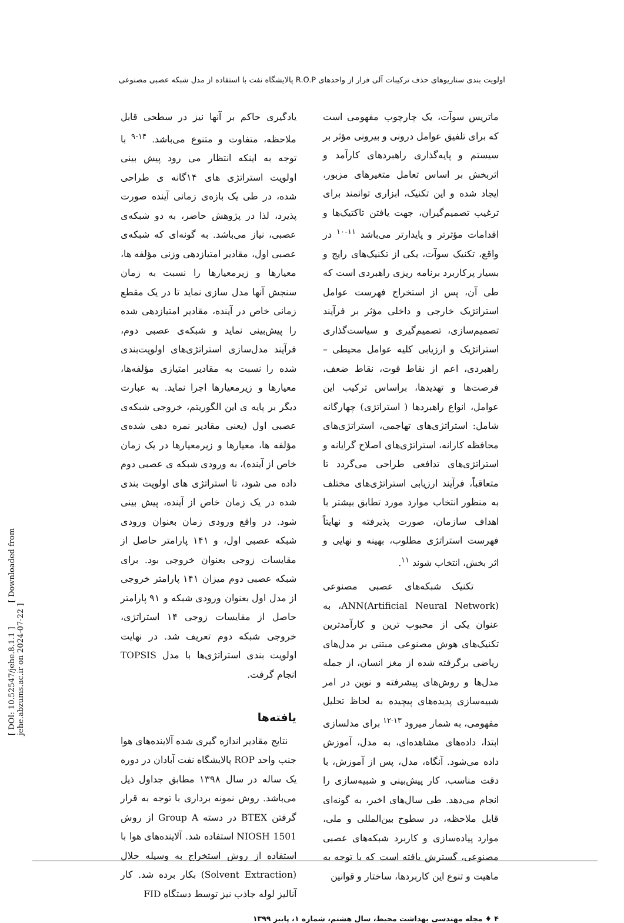اولویت بندی سناریوهای حذف ترکیبات آلی فرار از واحدهای R.O.P پالایشگاه نفت با استفاده از مدل شبکه عصبی مصنوعی
ماتریس سوآت، یک چارچوب مفهومی است که برای تلفیق عوامل درونی و بیرونی مؤثر بر سیستم و پایه‌گذاری راهبردهای کارآمد و اثربخش بر اساس تعامل متغیرهای مزبور، ایجاد شده و این تکنیک، ابزاری توانمند برای ترغیب تصمیم‌گیران، جهت یافتن تاکتیک‌ها و اقدامات مؤثرتر و پایدارتر می‌باشد <sup>۱۱-۱۰</sup> در واقع، تکنیک سوآت، یکی از تکنیک‌های رایج و بسیار پرکاربرد برنامه ریزی راهبردی است که طی آن، پس از استخراج فهرست عوامل استراتژیک خارجی و داخلی مؤثر بر فرآیند تصمیم‌سازی، تصمیم‌گیری و سیاست‌گذاری استراتژیک و ارزیابی کلیه عوامل محیطی – راهبردی، اعم از نقاط قوت، نقاط ضعف، فرصت‌ها و تهدیدها، براساس ترکیب این عوامل، انواع راهبردها ( استراتژی) چهارگانه شامل: استراتژی‌های تهاجمی، استراتژی‌های محافظه کارانه، استراتژی‌های اصلاح گرایانه و استراتژی‌های تدافعی طراحی می‌گردد تا متعاقباً، فرآیند ارزیابی استراتژی‌های مختلف به منظور انتخاب موارد مورد تطابق بیشتر با اهداف سازمان، صورت پذیرفته و نهایتاً فهرست استراتژی مطلوب، بهینه و نهایی و اثر بخش، انتخاب شوند <sup>۱۱</sup>.
تکنیک شبکه‌های عصبی مصنوعی ANN(Artificial Neural Network)، به عنوان یکی از محبوب ترین و کارآمدترین تکنیک‌های هوش مصنوعی مبتنی بر مدل‌های ریاضی برگرفته شده از مغز انسان، از جمله مدل‌ها و روش‌های پیشرفته و نوین در امر شبیه‌سازی پدیده‌های پیچیده به لحاظ تحلیل مفهومی، به شمار میرود <sup>۱۳-۱۲</sup> برای مدلسازی ابتدا، داده‌های مشاهده‌ای، به مدل، آموزش داده می‌شود. آنگاه، مدل، پس از آموزش، با دقت مناسب، کار پیش‌بینی و شبیه‌سازی را انجام می‌دهد. طی سال‌های اخیر، به گونه‌ای قابل ملاحظه، در سطوح بین‌المللی و ملی، موارد پیاده‌سازی و کاربرد شبکه‌های عصبی مصنوعی، گسترش یافته است که با توجه به ماهیت و تنوع این کاربردها، ساختار و قوانین
یادگیری حاکم بر آنها نیز در سطحی قابل ملاحظه، متفاوت و متنوع می‌باشد. <sup>۱۴-۹</sup> با توجه به اینکه انتظار می رود پیش بینی اولویت استراتژی های ۱۴گانه ی طراحی شده، در طی یک بازه‌ی زمانی آینده صورت پذیرد، لذا در پژوهش حاضر، به دو شبکه‌ی عصبی، نیاز می‌باشد. به گونه‌ای که شبکه‌ی عصبی اول، مقادیر امتیازدهی وزنی مؤلفه ها، معیارها و زیرمعیارها را نسبت به زمان سنجش آنها مدل سازی نماید تا در یک مقطع زمانی خاص در آینده، مقادیر امتیازدهی شده را پیش‌بینی نماید و شبکه‌ی عصبی دوم، فرآیند مدل‌سازی استراتژی‌های اولویت‌بندی شده را نسبت به مقادیر امتیازی مؤلفه‌ها، معیارها و زیرمعیارها اجرا نماید. به عبارت دیگر بر پایه ی این الگوریتم، خروجی شبکه‌ی عصبی اول (یعنی مقادیر نمره دهی شده‌ی مؤلفه ها، معیارها و زیرمعیارها در یک زمان خاص از آینده)، به ورودی شبکه ی عصبی دوم داده می شود، تا استراتژی های اولویت بندی شده در یک زمان خاص از آینده، پیش بینی شود. در واقع ورودی زمان بعنوان ورودی شبکه عصبی اول، و ۱۴۱ پارامتر حاصل از مقایسات زوجی بعنوان خروجی بود. برای شبکه عصبی دوم میزان ۱۴۱ پارامتر خروجی از مدل اول بعنوان ورودی شبکه و ۹۱ پارامتر حاصل از مقایسات زوجی ۱۴ استراتژی، خروجی شبکه دوم تعریف شد. در نهایت اولویت بندی استراتژی‌ها با مدل TOPSIS انجام گرفت.
یافته‌ها
نتایج مقادیر اندازه گیری شده آلاینده‌های هوا جنب واحد ROP پالایشگاه نفت آبادان در دوره یک ساله در سال ۱۳۹۸ مطابق جداول ذیل می‌باشد. روش نمونه برداری با توجه به قرار گرفتن BTEX در دسته Group A از روش NIOSH 1501 استفاده شد. آلاینده‌های هوا با استفاده از روش استخراج به وسیله حلال (Solvent Extraction) بکار برده شد. کار آنالیز لوله جاذب نیز توسط دستگاه FID
۴ ♦ مجله مهندسی بهداشت محیط، سال هشتم، شماره ۱، پاییز ۱۳۹۹
[ DOI: 10.52547/jehe.8.1.1 ] [ Downloaded from jehe.abzums.ac.ir on 2024-07-22 ]